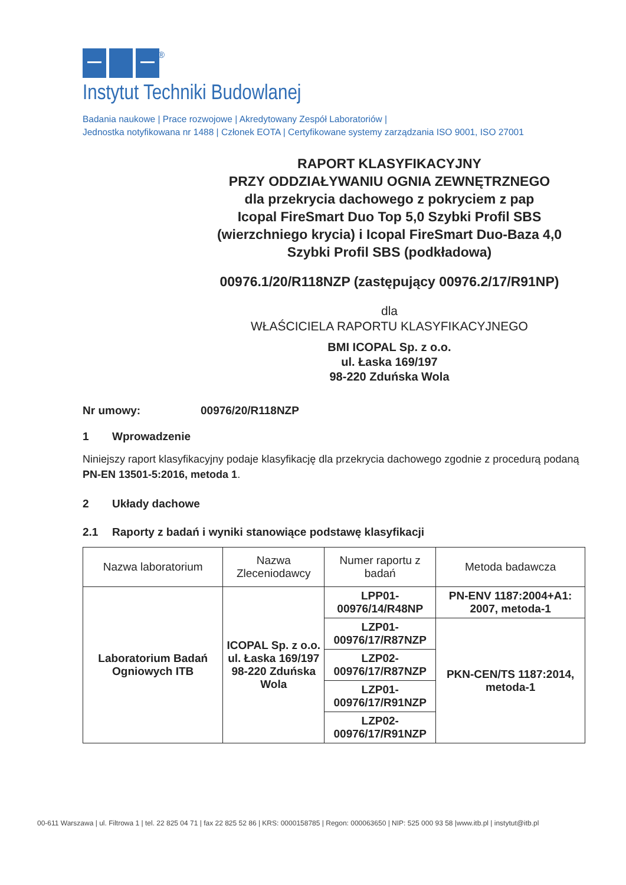®
Instytut Techniki Budowlanej
Badania naukowe | Prace rozwojowe | Akredytowany Zespół Laboratoriów |
Jednostka notyfikowana nr 1488 | Członek EOTA | Certyfikowane systemy zarządzania ISO 9001, ISO 27001
RAPORT KLASYFIKACYJNY
PRZY ODDZIAŁYWANIU OGNIA ZEWNĘTRZNEGO
dla przekrycia dachowego z pokryciem z pap
Icopal FireSmart Duo Top 5,0 Szybki Profil SBS
(wierzchniego krycia) i Icopal FireSmart Duo-Baza 4,0
Szybki Profil SBS (podkładowa)
00976.1/20/R118NZP (zastępujący 00976.2/17/R91NP)
dla
WŁAŚCICIELA RAPORTU KLASYFIKACYJNEGO
BMI ICOPAL Sp. z o.o.
ul. Łaska 169/197
98-220 Zduńska Wola
Nr umowy: 00976/20/R118NZP
1 Wprowadzenie
Niniejszy raport klasyfikacyjny podaje klasyfikację dla przekrycia dachowego zgodnie z procedurą podaną PN-EN 13501-5:2016, metoda 1.
2 Układy dachowe
2.1 Raporty z badań i wyniki stanowiące podstawę klasyfikacji
| Nazwa laboratorium | Nazwa Zleceniodawcy | Numer raportu z badań | Metoda badawcza |
| --- | --- | --- | --- |
| Laboratorium Badań Ogniowych ITB | ICOPAL Sp. z o.o. ul. Łaska 169/197 98-220 Zduńska Wola | LPP01- 00976/14/R48NP | PN-ENV 1187:2004+A1: 2007, metoda-1 |
| | | LZP01- 00976/17/R87NZP | PKN-CEN/TS 1187:2014, metoda-1 |
| | | LZP02- 00976/17/R87NZP | |
| | | LZP01- 00976/17/R91NZP | |
| | | LZP02- 00976/17/R91NZP | |
00-611 Warszawa | ul. Filtrowa 1 | tel. 22 825 04 71 | fax 22 825 52 86 | KRS: 0000158785 | Regon: 000063650 | NIP: 525 000 93 58 |www.itb.pl | instytut@itb.pl